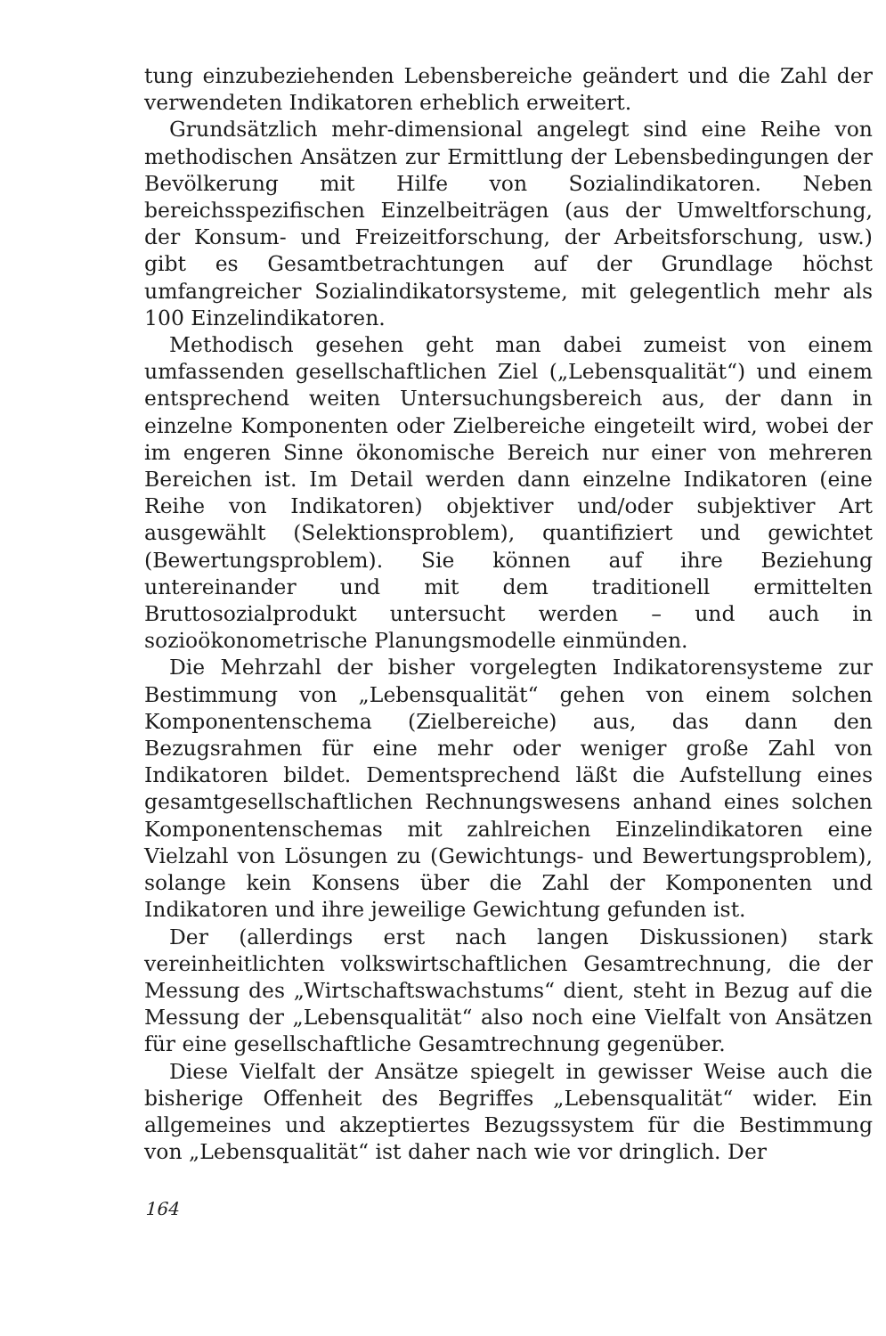tung einzubeziehenden Lebensbereiche geändert und die Zahl der verwendeten Indikatoren erheblich erweitert.
Grundsätzlich mehr-dimensional angelegt sind eine Reihe von methodischen Ansätzen zur Ermittlung der Lebensbedingungen der Bevölkerung mit Hilfe von Sozialindikatoren. Neben bereichsspezifischen Einzelbeiträgen (aus der Umweltforschung, der Konsum- und Freizeitforschung, der Arbeitsforschung, usw.) gibt es Gesamtbetrachtungen auf der Grundlage höchst umfangreicher Sozialindikatorsysteme, mit gelegentlich mehr als 100 Einzelindikatoren.
Methodisch gesehen geht man dabei zumeist von einem umfassenden gesellschaftlichen Ziel („Lebensqualität“) und einem entsprechend weiten Untersuchungsbereich aus, der dann in einzelne Komponenten oder Zielbereiche eingeteilt wird, wobei der im engeren Sinne ökonomische Bereich nur einer von mehreren Bereichen ist. Im Detail werden dann einzelne Indikatoren (eine Reihe von Indikatoren) objektiver und/oder subjektiver Art ausgewählt (Selektionsproblem), quantifiziert und gewichtet (Bewertungsproblem). Sie können auf ihre Beziehung untereinander und mit dem traditionell ermittelten Bruttosozialprodukt untersucht werden – und auch in sozioökonometrische Planungsmodelle einmünden.
Die Mehrzahl der bisher vorgelegten Indikatorensysteme zur Bestimmung von „Lebensqualität“ gehen von einem solchen Komponentenschema (Zielbereiche) aus, das dann den Bezugsrahmen für eine mehr oder weniger große Zahl von Indikatoren bildet. Dementsprechend läßt die Aufstellung eines gesamtgesellschaftlichen Rechnungswesens anhand eines solchen Komponentenschemas mit zahlreichen Einzelindikatoren eine Vielzahl von Lösungen zu (Gewichtungs- und Bewertungsproblem), solange kein Konsens über die Zahl der Komponenten und Indikatoren und ihre jeweilige Gewichtung gefunden ist.
Der (allerdings erst nach langen Diskussionen) stark vereinheitlichten volkswirtschaftlichen Gesamtrechnung, die der Messung des „Wirtschaftswachstums“ dient, steht in Bezug auf die Messung der „Lebensqualität“ also noch eine Vielfalt von Ansätzen für eine gesellschaftliche Gesamtrechnung gegenüber.
Diese Vielfalt der Ansätze spiegelt in gewisser Weise auch die bisherige Offenheit des Begriffes „Lebensqualität“ wider. Ein allgemeines und akzeptiertes Bezugssystem für die Bestimmung von „Lebensqualität“ ist daher nach wie vor dringlich. Der
164